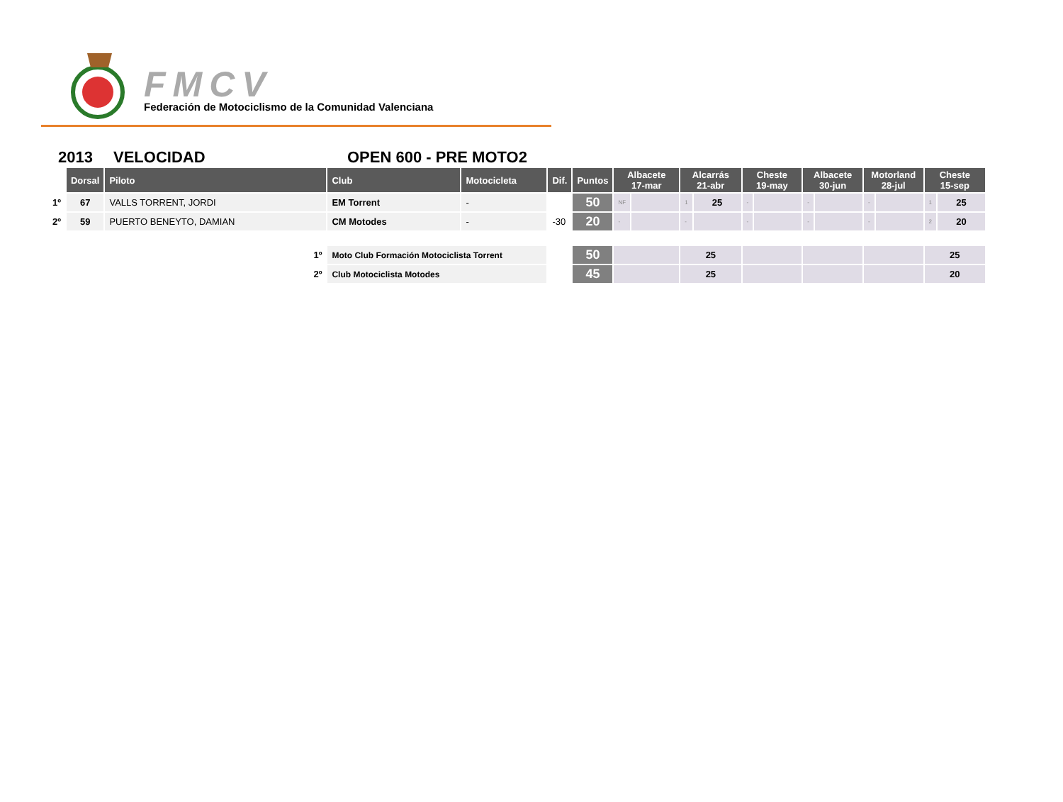FMCV
Federación de Motociclismo de la Comunidad Valenciana
2013 VELOCIDAD OPEN 600 - PRE MOTO2
| | Dorsal | Piloto | Club | Motocicleta | Dif. | Puntos | Albacete 17-mar | | Alcarrás 21-abr | | Cheste 19-may | | Albacete 30-jun | | Motorland 28-jul | | Cheste 15-sep | |
| --- | --- | --- | --- | --- | --- | --- | --- | --- | --- | --- | --- | --- | --- | --- | --- | --- | --- | --- |
| 1º | 67 | VALLS TORRENT, JORDI | EM Torrent | - | | 50 | NF | | 1 | 25 | - | | - | | - | | 1 | 25 |
| 2º | 59 | PUERTO BENEYTO, DAMIAN | CM Motodes | - | -30 | 20 | - | | - | | - | | - | | - | | 2 | 20 |
| 1º | | | Moto Club Formación Motociclista Torrent | | | 50 | | | 25 | | | | | | | | 25 | |
| 2º | | | Club Motociclista Motodes | | | 45 | | | 25 | | | | | | | | 20 | |